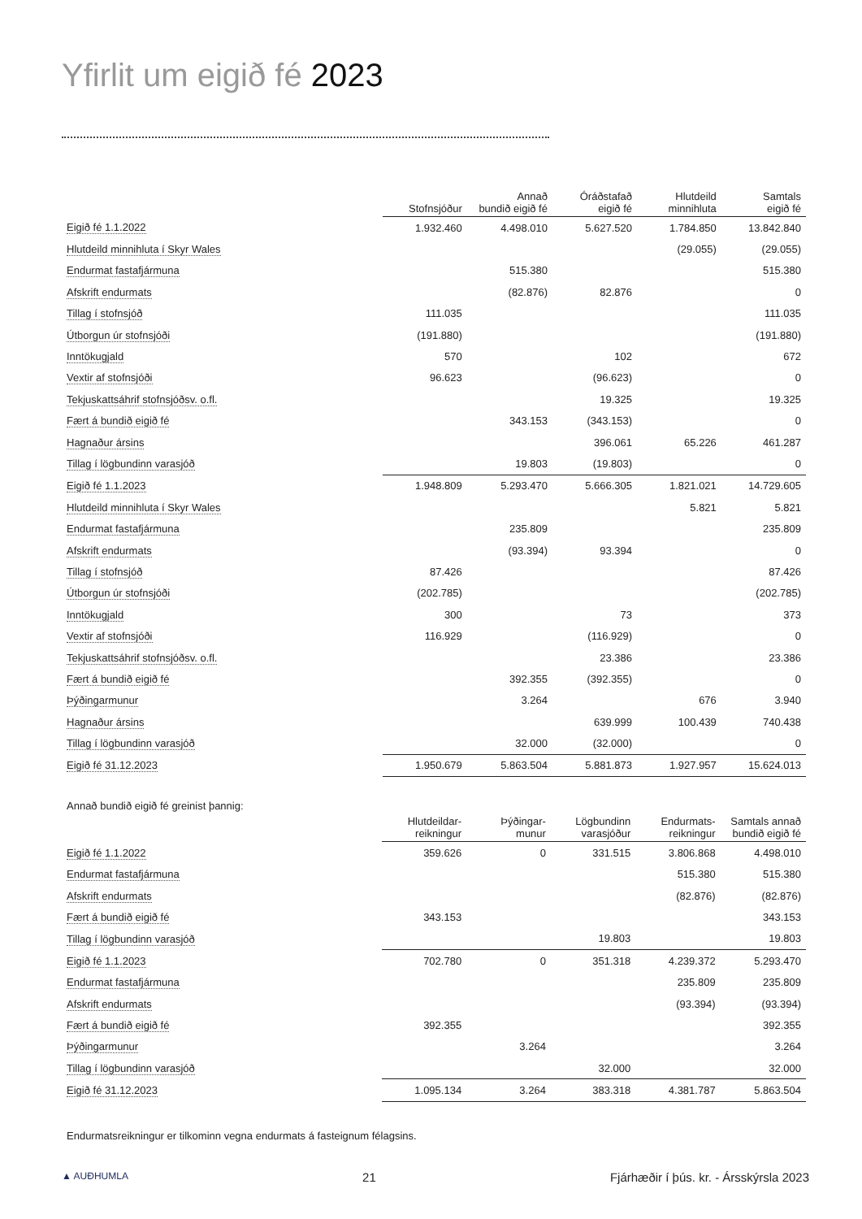Yfirlit um eigið fé 2023
| | Stofnsjóður | Annað bundið eigið fé | Óráðstafað eigið fé | Hlutdeild minnihluta | Samtals eigið fé |
| --- | --- | --- | --- | --- | --- |
| Eigið fé 1.1.2022 | 1.932.460 | 4.498.010 | 5.627.520 | 1.784.850 | 13.842.840 |
| Hlutdeild minnihluta í Skyr Wales | | | | (29.055) | (29.055) |
| Endurmat fastafjármuna | | 515.380 | | | 515.380 |
| Afskrift endurmats | | (82.876) | 82.876 | | 0 |
| Tillag í stofnsjóð | 111.035 | | | | 111.035 |
| Útborgun úr stofnsjóði | (191.880) | | | | (191.880) |
| Inntökugjald | 570 | | 102 | | 672 |
| Vextir af stofnsjóði | 96.623 | | (96.623) | | 0 |
| Tekjuskattsáhrif stofnsjóðsv. o.fl. | | | 19.325 | | 19.325 |
| Fært á bundið eigið fé | | 343.153 | (343.153) | | 0 |
| Hagnaður ársins | | | 396.061 | 65.226 | 461.287 |
| Tillag í lögbundinn varasjóð | | 19.803 | (19.803) | | 0 |
| Eigið fé 1.1.2023 | 1.948.809 | 5.293.470 | 5.666.305 | 1.821.021 | 14.729.605 |
| Hlutdeild minnihluta í Skyr Wales | | | | 5.821 | 5.821 |
| Endurmat fastafjármuna | | 235.809 | | | 235.809 |
| Afskrift endurmats | | (93.394) | 93.394 | | 0 |
| Tillag í stofnsjóð | 87.426 | | | | 87.426 |
| Útborgun úr stofnsjóði | (202.785) | | | | (202.785) |
| Inntökugjald | 300 | | 73 | | 373 |
| Vextir af stofnsjóði | 116.929 | | (116.929) | | 0 |
| Tekjuskattsáhrif stofnsjóðsv. o.fl. | | | 23.386 | | 23.386 |
| Fært á bundið eigið fé | | 392.355 | (392.355) | | 0 |
| Þýðingarmunur | | 3.264 | | 676 | 3.940 |
| Hagnaður ársins | | | 639.999 | 100.439 | 740.438 |
| Tillag í lögbundinn varasjóð | | 32.000 | (32.000) | | 0 |
| Eigið fé 31.12.2023 | 1.950.679 | 5.863.504 | 5.881.873 | 1.927.957 | 15.624.013 |
Annað bundið eigið fé greinist þannig:
| | Hlutdeildar- reikningur | Þýðingar- munur | Lögbundinn varasjóður | Endurmats- reikningur | Samtals annað bundið eigið fé |
| --- | --- | --- | --- | --- | --- |
| Eigið fé 1.1.2022 | 359.626 | 0 | 331.515 | 3.806.868 | 4.498.010 |
| Endurmat fastafjármuna | | | | 515.380 | 515.380 |
| Afskrift endurmats | | | | (82.876) | (82.876) |
| Fært á bundið eigið fé | 343.153 | | | | 343.153 |
| Tillag í lögbundinn varasjóð | | | 19.803 | | 19.803 |
| Eigið fé 1.1.2023 | 702.780 | 0 | 351.318 | 4.239.372 | 5.293.470 |
| Endurmat fastafjármuna | | | | 235.809 | 235.809 |
| Afskrift endurmats | | | | (93.394) | (93.394) |
| Fært á bundið eigið fé | 392.355 | | | | 392.355 |
| Þýðingarmunur | | 3.264 | | | 3.264 |
| Tillag í lögbundinn varasjóð | | | 32.000 | | 32.000 |
| Eigið fé 31.12.2023 | 1.095.134 | 3.264 | 383.318 | 4.381.787 | 5.863.504 |
Endurmatsreikningur er tilkominn vegna endurmats á fasteignum félagsins.
▲ AUÐHUMLA 21 Fjárhæðir í þús. kr. - Ársskýrsla 2023